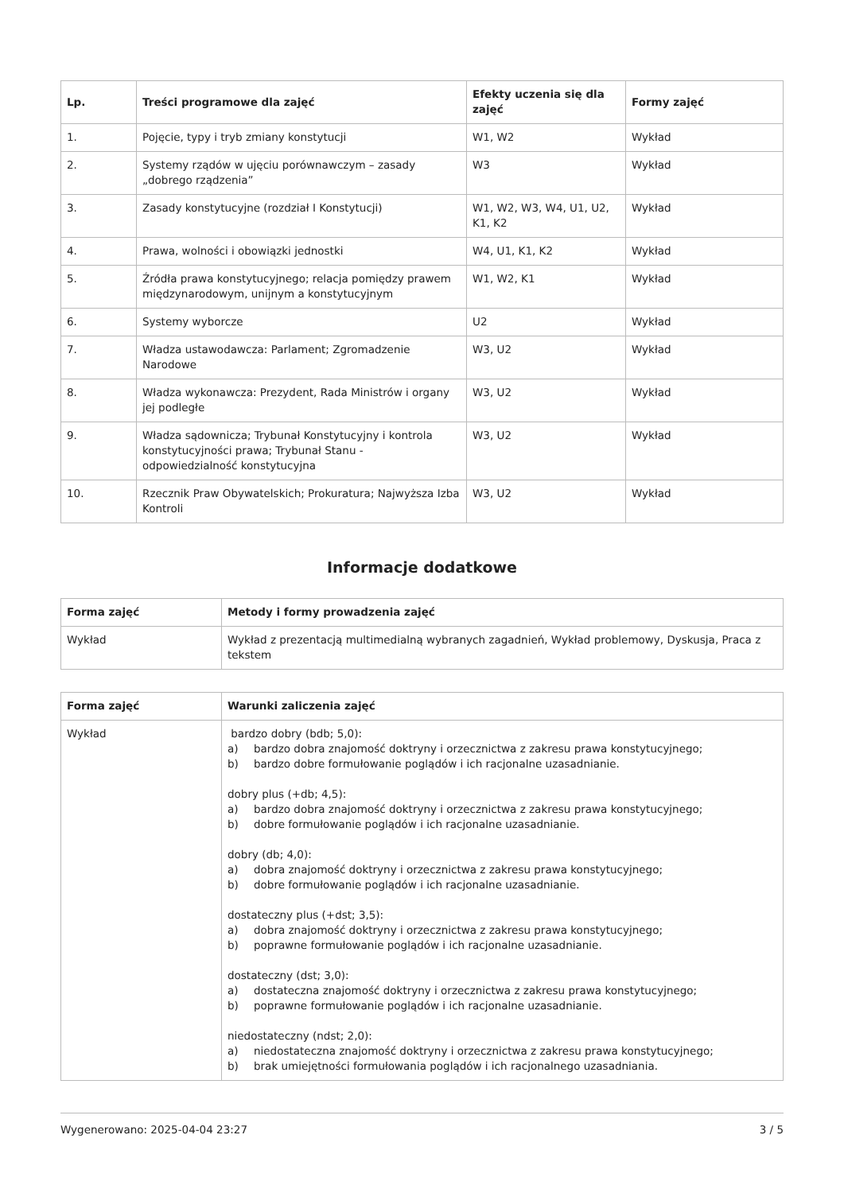| Lp. | Treści programowe dla zajęć | Efekty uczenia się dla zajęć | Formy zajęć |
| --- | --- | --- | --- |
| 1. | Pojęcie, typy i tryb zmiany konstytucji | W1, W2 | Wykład |
| 2. | Systemy rządów w ujęciu porównawczym – zasady „dobrego rządzenia” | W3 | Wykład |
| 3. | Zasady konstytucyjne (rozdział I Konstytucji) | W1, W2, W3, W4, U1, U2, K1, K2 | Wykład |
| 4. | Prawa, wolności i obowiązki jednostki | W4, U1, K1, K2 | Wykład |
| 5. | Źródła prawa konstytucyjnego; relacja pomiędzy prawem międzynarodowym, unijnym a konstytucyjnym | W1, W2, K1 | Wykład |
| 6. | Systemy wyborcze | U2 | Wykład |
| 7. | Władza ustawodawcza: Parlament; Zgromadzenie Narodowe | W3, U2 | Wykład |
| 8. | Władza wykonawcza: Prezydent, Rada Ministrów i organy jej podległe | W3, U2 | Wykład |
| 9. | Władza sądownicza; Trybunał Konstytucyjny i kontrola konstytucyjności prawa; Trybunał Stanu - odpowiedzialność konstytucyjna | W3, U2 | Wykład |
| 10. | Rzecznik Praw Obywatelskich; Prokuratura; Najwyższa Izba Kontroli | W3, U2 | Wykład |
Informacje dodatkowe
| Forma zajęć | Metody i formy prowadzenia zajęć |
| --- | --- |
| Wykład | Wykład z prezentacją multimedialną wybranych zagadnień, Wykład problemowy, Dyskusja, Praca z tekstem |
| Forma zajęć | Warunki zaliczenia zajęć |
| --- | --- |
| Wykład | bardzo dobry (bdb; 5,0): a) bardzo dobra znajomość doktryny i orzecznictwa z zakresu prawa konstytucyjnego; b) bardzo dobre formułowanie poglądów i ich racjonalne uzasadnianie. dobry plus (+db; 4,5): a) bardzo dobra znajomość doktryny i orzecznictwa z zakresu prawa konstytucyjnego; b) dobre formułowanie poglądów i ich racjonalne uzasadnianie. dobry (db; 4,0): a) dobra znajomość doktryny i orzecznictwa z zakresu prawa konstytucyjnego; b) dobre formułowanie poglądów i ich racjonalne uzasadnianie. dostateczny plus (+dst; 3,5): a) dobra znajomość doktryny i orzecznictwa z zakresu prawa konstytucyjnego; b) poprawne formułowanie poglądów i ich racjonalne uzasadnianie. dostateczny (dst; 3,0): a) dostateczna znajomość doktryny i orzecznictwa z zakresu prawa konstytucyjnego; b) poprawne formułowanie poglądów i ich racjonalne uzasadnianie. niedostateczny (ndst; 2,0): a) niedostateczna znajomość doktryny i orzecznictwa z zakresu prawa konstytucyjnego; b) brak umiejętności formułowania poglądów i ich racjonalnego uzasadniania. |
Wygenerowano: 2025-04-04 23:27 3 / 5